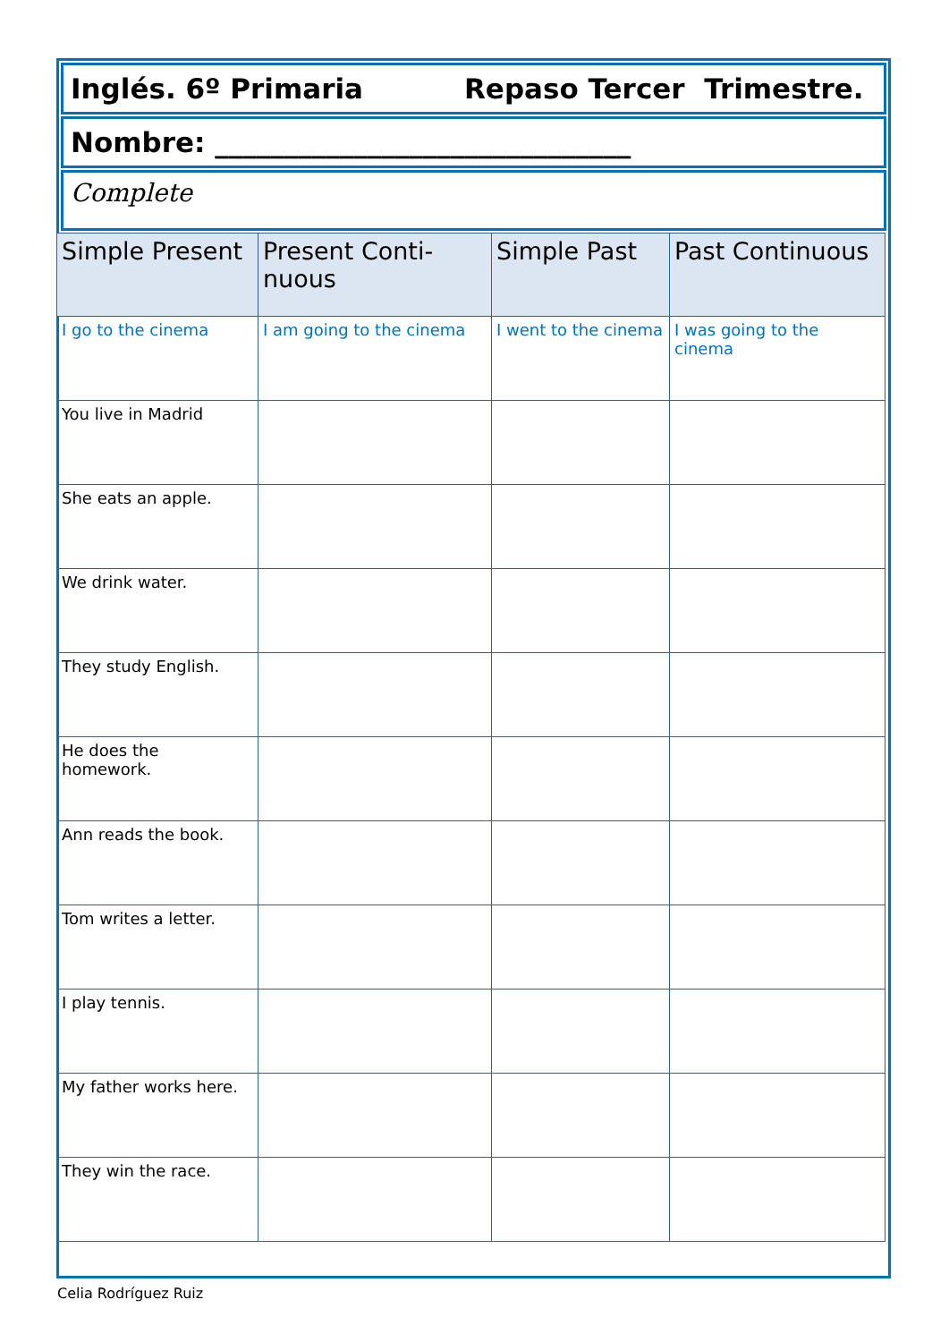Inglés. 6º Primaria Repaso Tercer Trimestre.
Nombre: ______________________________
Complete
| Simple Present | Present Conti-nuous | Simple Past | Past Continuous |
| --- | --- | --- | --- |
| I go to the cinema | I am going to the cinema | I went to the cinema | I was going to the cinema |
| You live in Madrid | | | |
| She eats an apple. | | | |
| We drink water. | | | |
| They study English. | | | |
| He does the homework. | | | |
| Ann reads the book. | | | |
| Tom writes a letter. | | | |
| I play tennis. | | | |
| My father works here. | | | |
| They win the race. | | | |
Celia Rodríguez Ruiz